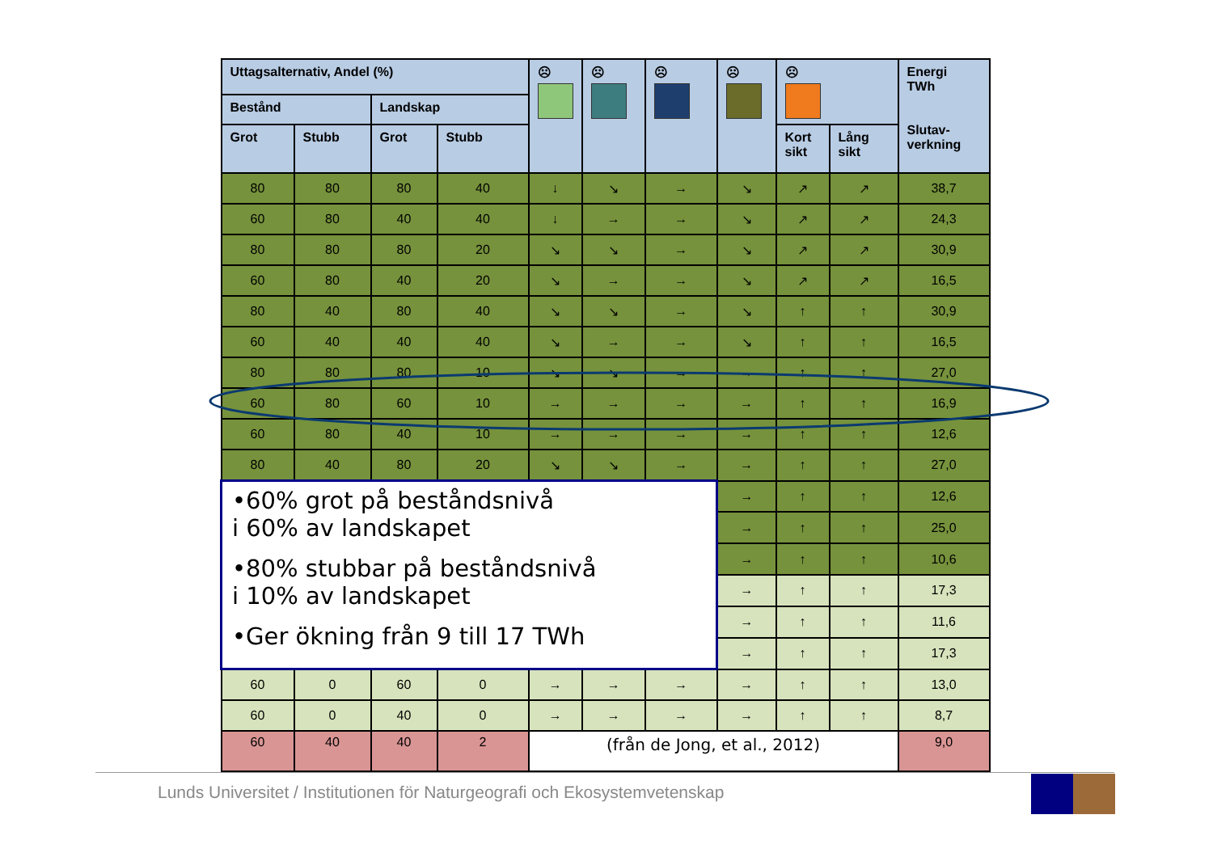| Uttagsalternativ, Andel (%) | | | | ☹ | ☹ | ☹ | ☹ | ☹ | | Energi TWh Slutav- verkning |
| --- | --- | --- | --- | --- | --- | --- | --- | --- | --- | --- |
| Bestånd | | Landskap | | | | | | | | |
| Grot | Stubb | Grot | Stubb | | | | | Kort sikt | Lång sikt | |
| 80 | 80 | 80 | 40 | ↓ | ↘ | → | ↘ | ↗ | ↗ | 38,7 |
| 60 | 80 | 40 | 40 | ↓ | → | → | ↘ | ↗ | ↗ | 24,3 |
| 80 | 80 | 80 | 20 | ↘ | ↘ | → | ↘ | ↗ | ↗ | 30,9 |
| 60 | 80 | 40 | 20 | ↘ | → | → | ↘ | ↗ | ↗ | 16,5 |
| 80 | 40 | 80 | 40 | ↘ | ↘ | → | ↘ | ↑ | ↑ | 30,9 |
| 60 | 40 | 40 | 40 | ↘ | → | → | ↘ | ↑ | ↑ | 16,5 |
| 80 | 80 | 80 | 10 | ↘ | ↘ | → | → | ↑ | ↑ | 27,0 |
| 60 | 80 | 60 | 10 | → | → | → | → | ↑ | ↑ | 16,9 |
| 60 | 80 | 40 | 10 | → | → | → | → | ↑ | ↑ | 12,6 |
| 80 | 40 | 80 | 20 | ↘ | ↘ | → | → | ↑ | ↑ | 27,0 |
| •60% grot på beståndsnivå i 60% av landskapet •80% stubbar på beståndsnivå i 10% av landskapet •Ger ökning från 9 till 17 TWh | | | | | | | → | ↑ | ↑ | 12,6 |
| | | | | | | | → | ↑ | ↑ | 25,0 |
| | | | | | | | → | ↑ | ↑ | 10,6 |
| | | | | | | | → | ↑ | ↑ | 17,3 |
| | | | | | | | → | ↑ | ↑ | 11,6 |
| | | | | | | | → | ↑ | ↑ | 17,3 |
| 60 | 0 | 60 | 0 | → | → | → | → | ↑ | ↑ | 13,0 |
| 60 | 0 | 40 | 0 | → | → | → | → | ↑ | ↑ | 8,7 |
| 60 | 40 | 40 | 2 | (från de Jong, et al., 2012) | | | | | | 9,0 |
Lunds Universitet / Institutionen för Naturgeografi och Ekosystemvetenskap